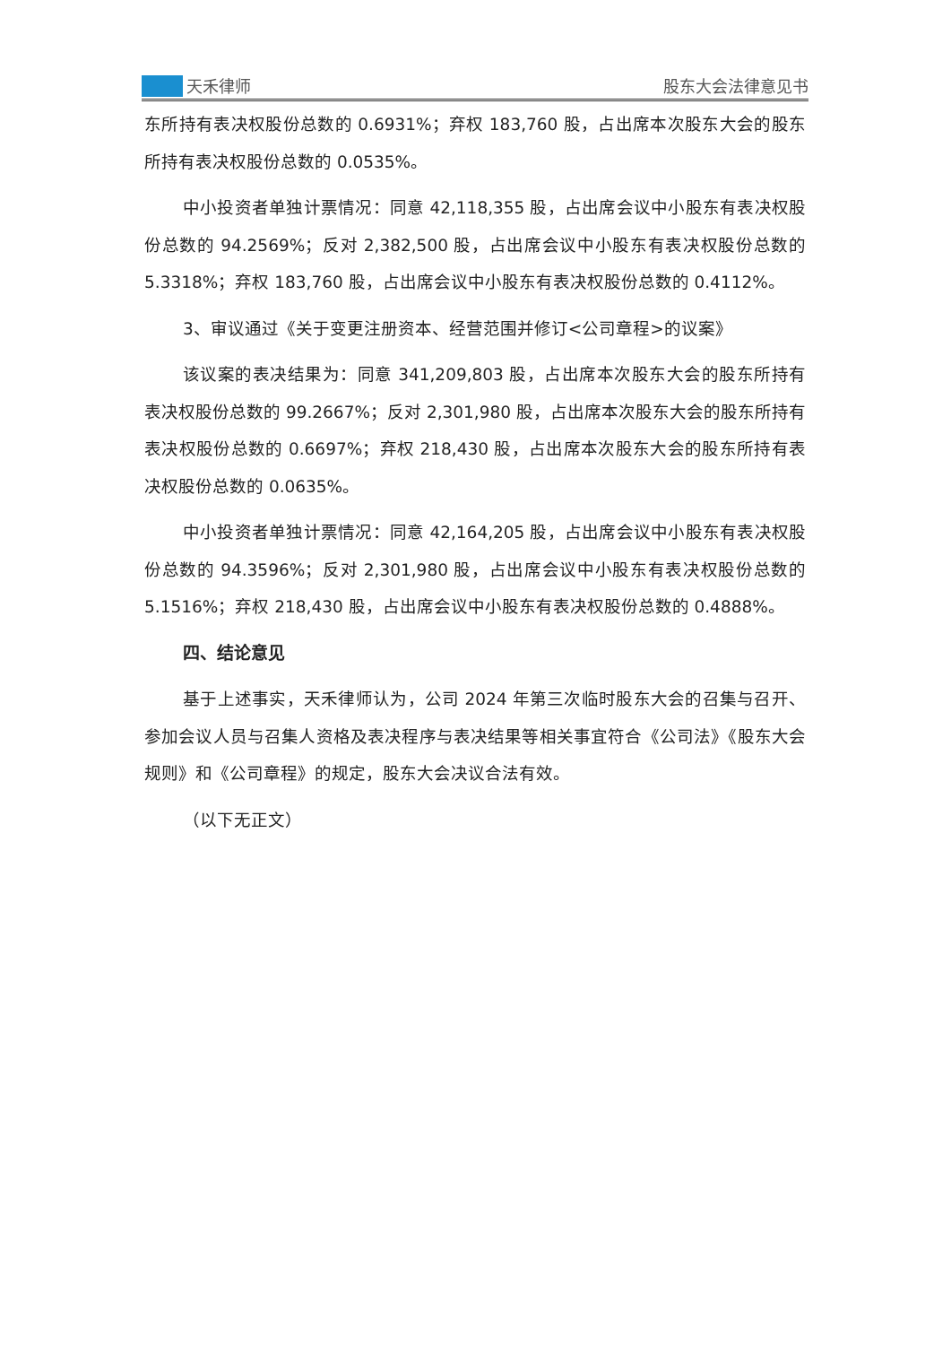天禾律师
股东大会法律意见书
东所持有表决权股份总数的 0.6931%；弃权 183,760 股，占出席本次股东大会的股东所持有表决权股份总数的 0.0535%。
中小投资者单独计票情况：同意 42,118,355 股，占出席会议中小股东有表决权股份总数的 94.2569%；反对 2,382,500 股，占出席会议中小股东有表决权股份总数的 5.3318%；弃权 183,760 股，占出席会议中小股东有表决权股份总数的 0.4112%。
3、审议通过《关于变更注册资本、经营范围并修订<公司章程>的议案》
该议案的表决结果为：同意 341,209,803 股，占出席本次股东大会的股东所持有表决权股份总数的 99.2667%；反对 2,301,980 股，占出席本次股东大会的股东所持有表决权股份总数的 0.6697%；弃权 218,430 股，占出席本次股东大会的股东所持有表决权股份总数的 0.0635%。
中小投资者单独计票情况：同意 42,164,205 股，占出席会议中小股东有表决权股份总数的 94.3596%；反对 2,301,980 股，占出席会议中小股东有表决权股份总数的 5.1516%；弃权 218,430 股，占出席会议中小股东有表决权股份总数的 0.4888%。
四、结论意见
基于上述事实，天禾律师认为，公司 2024 年第三次临时股东大会的召集与召开、参加会议人员与召集人资格及表决程序与表决结果等相关事宜符合《公司法》《股东大会规则》和《公司章程》的规定，股东大会决议合法有效。
（以下无正文）